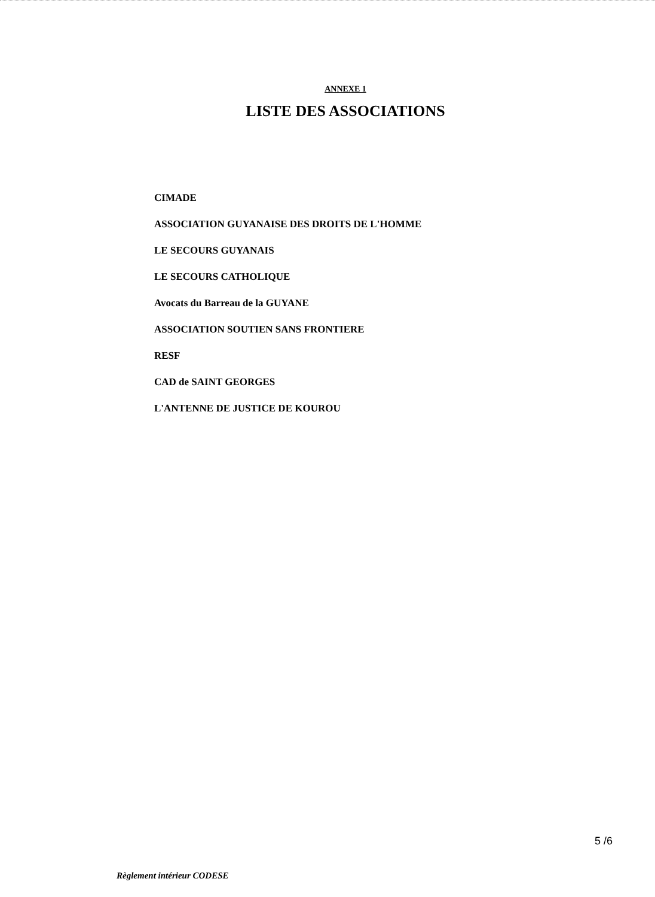ANNEXE 1
LISTE DES ASSOCIATIONS
CIMADE
ASSOCIATION GUYANAISE DES DROITS DE L'HOMME
LE SECOURS GUYANAIS
LE SECOURS CATHOLIQUE
Avocats du Barreau de la GUYANE
ASSOCIATION SOUTIEN SANS FRONTIERE
RESF
CAD de SAINT GEORGES
L'ANTENNE DE JUSTICE DE KOUROU
5 /6
Règlement intérieur CODESE